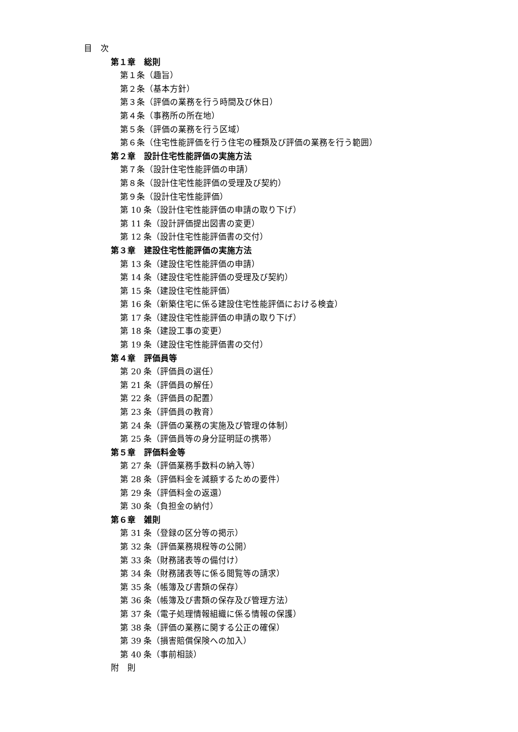目　次
第１章　総則
第１条（趣旨）
第２条（基本方針）
第３条（評価の業務を行う時間及び休日）
第４条（事務所の所在地）
第５条（評価の業務を行う区域）
第６条（住宅性能評価を行う住宅の種類及び評価の業務を行う範囲）
第２章　設計住宅性能評価の実施方法
第７条（設計住宅性能評価の申請）
第８条（設計住宅性能評価の受理及び契約）
第９条（設計住宅性能評価）
第 10 条（設計住宅性能評価の申請の取り下げ）
第 11 条（設計評価提出図書の変更）
第 12 条（設計住宅性能評価書の交付）
第３章　建設住宅性能評価の実施方法
第 13 条（建設住宅性能評価の申請）
第 14 条（建設住宅性能評価の受理及び契約）
第 15 条（建設住宅性能評価）
第 16 条（新築住宅に係る建設住宅性能評価における検査）
第 17 条（建設住宅性能評価の申請の取り下げ）
第 18 条（建設工事の変更）
第 19 条（建設住宅性能評価書の交付）
第４章　評価員等
第 20 条（評価員の選任）
第 21 条（評価員の解任）
第 22 条（評価員の配置）
第 23 条（評価員の教育）
第 24 条（評価の業務の実施及び管理の体制）
第 25 条（評価員等の身分証明証の携帯）
第５章　評価料金等
第 27 条（評価業務手数料の納入等）
第 28 条（評価料金を減額するための要件）
第 29 条（評価料金の返還）
第 30 条（負担金の納付）
第６章　雑則
第 31 条（登録の区分等の掲示）
第 32 条（評価業務規程等の公開）
第 33 条（財務諸表等の備付け）
第 34 条（財務諸表等に係る閲覧等の請求）
第 35 条（帳簿及び書類の保存）
第 36 条（帳簿及び書類の保存及び管理方法）
第 37 条（電子処理情報組織に係る情報の保護）
第 38 条（評価の業務に関する公正の確保）
第 39 条（損害賠償保険への加入）
第 40 条（事前相談）
附　則